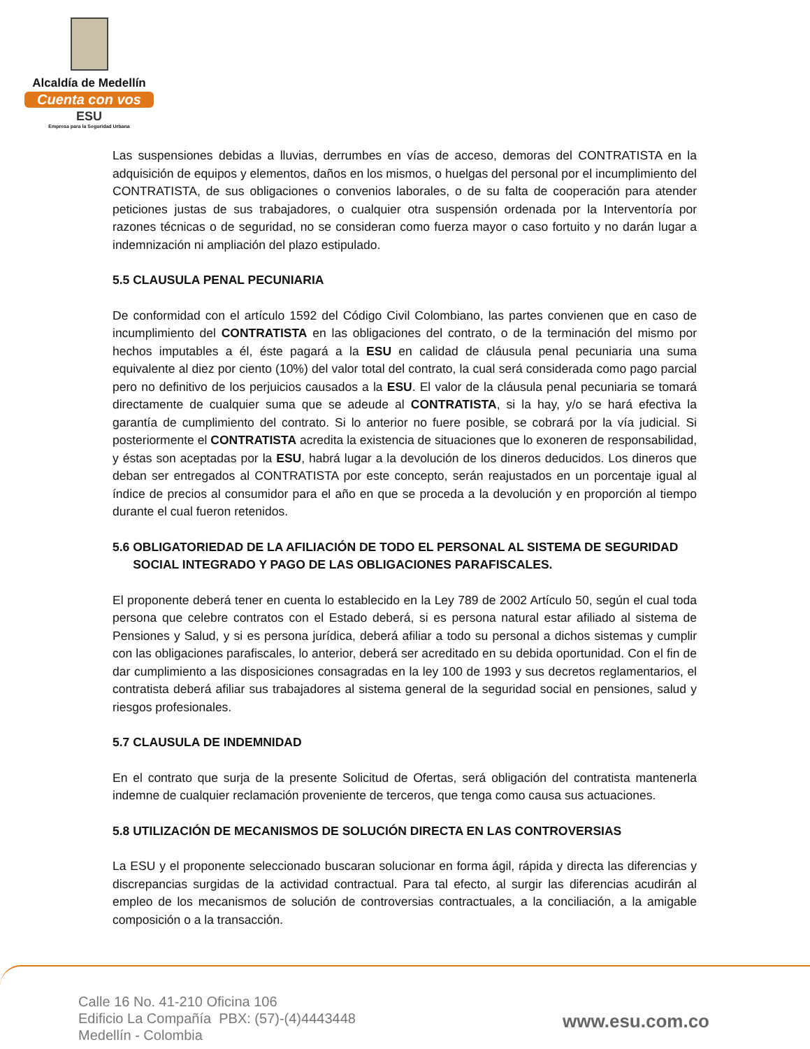Alcaldía de Medellín
Cuenta con vos
ESU
Empresa para la Seguridad Urbana
Las suspensiones debidas a lluvias, derrumbes en vías de acceso, demoras del CONTRATISTA en la adquisición de equipos y elementos, daños en los mismos, o huelgas del personal por el incumplimiento del CONTRATISTA, de sus obligaciones o convenios laborales, o de su falta de cooperación para atender peticiones justas de sus trabajadores, o cualquier otra suspensión ordenada por la Interventoría por razones técnicas o de seguridad, no se consideran como fuerza mayor o caso fortuito y no darán lugar a indemnización ni ampliación del plazo estipulado.
5.5 CLAUSULA PENAL PECUNIARIA
De conformidad con el artículo 1592 del Código Civil Colombiano, las partes convienen que en caso de incumplimiento del CONTRATISTA en las obligaciones del contrato, o de la terminación del mismo por hechos imputables a él, éste pagará a la ESU en calidad de cláusula penal pecuniaria una suma equivalente al diez por ciento (10%) del valor total del contrato, la cual será considerada como pago parcial pero no definitivo de los perjuicios causados a la ESU. El valor de la cláusula penal pecuniaria se tomará directamente de cualquier suma que se adeude al CONTRATISTA, si la hay, y/o se hará efectiva la garantía de cumplimiento del contrato. Si lo anterior no fuere posible, se cobrará por la vía judicial. Si posteriormente el CONTRATISTA acredita la existencia de situaciones que lo exoneren de responsabilidad, y éstas son aceptadas por la ESU, habrá lugar a la devolución de los dineros deducidos. Los dineros que deban ser entregados al CONTRATISTA por este concepto, serán reajustados en un porcentaje igual al índice de precios al consumidor para el año en que se proceda a la devolución y en proporción al tiempo durante el cual fueron retenidos.
5.6 OBLIGATORIEDAD DE LA AFILIACIÓN DE TODO EL PERSONAL AL SISTEMA DE SEGURIDAD
SOCIAL INTEGRADO Y PAGO DE LAS OBLIGACIONES PARAFISCALES.
El proponente deberá tener en cuenta lo establecido en la Ley 789 de 2002 Artículo 50, según el cual toda persona que celebre contratos con el Estado deberá, si es persona natural estar afiliado al sistema de Pensiones y Salud, y si es persona jurídica, deberá afiliar a todo su personal a dichos sistemas y cumplir con las obligaciones parafiscales, lo anterior, deberá ser acreditado en su debida oportunidad. Con el fin de dar cumplimiento a las disposiciones consagradas en la ley 100 de 1993 y sus decretos reglamentarios, el contratista deberá afiliar sus trabajadores al sistema general de la seguridad social en pensiones, salud y riesgos profesionales.
5.7 CLAUSULA DE INDEMNIDAD
En el contrato que surja de la presente Solicitud de Ofertas, será obligación del contratista mantenerla indemne de cualquier reclamación proveniente de terceros, que tenga como causa sus actuaciones.
5.8 UTILIZACIÓN DE MECANISMOS DE SOLUCIÓN DIRECTA EN LAS CONTROVERSIAS
La ESU y el proponente seleccionado buscaran solucionar en forma ágil, rápida y directa las diferencias y discrepancias surgidas de la actividad contractual. Para tal efecto, al surgir las diferencias acudirán al empleo de los mecanismos de solución de controversias contractuales, a la conciliación, a la amigable composición o a la transacción.
Calle 16 No. 41-210 Oficina 106
Edificio La Compañía PBX: (57)-(4)4443448
Medellín - Colombia
www.esu.com.co